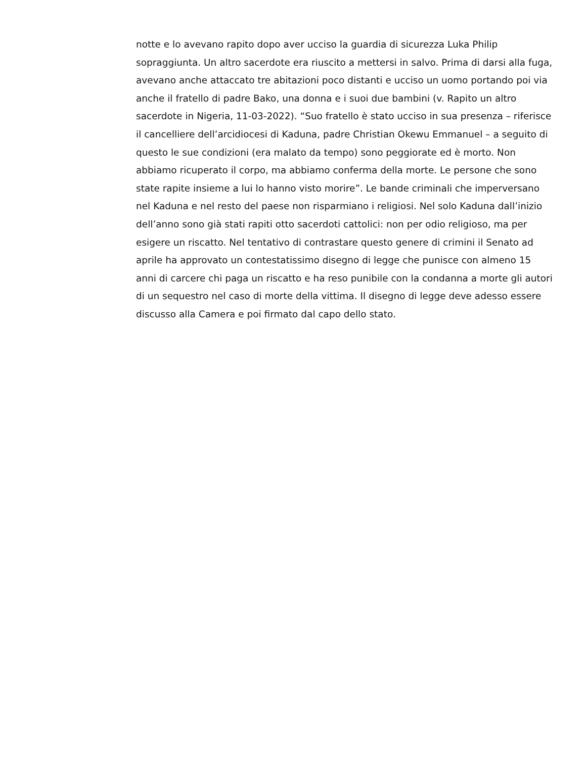notte e lo avevano rapito dopo aver ucciso la guardia di sicurezza Luka Philip
sopraggiunta. Un altro sacerdote era riuscito a mettersi in salvo. Prima di darsi alla fuga,
avevano anche attaccato tre abitazioni poco distanti e ucciso un uomo portando poi via
anche il fratello di padre Bako, una donna e i suoi due bambini (v. Rapito un altro
sacerdote in Nigeria, 11-03-2022). “Suo fratello è stato ucciso in sua presenza – riferisce
il cancelliere dell’arcidiocesi di Kaduna, padre Christian Okewu Emmanuel – a seguito di
questo le sue condizioni (era malato da tempo) sono peggiorate ed è morto. Non
abbiamo ricuperato il corpo, ma abbiamo conferma della morte. Le persone che sono
state rapite insieme a lui lo hanno visto morire”. Le bande criminali che imperversano
nel Kaduna e nel resto del paese non risparmiano i religiosi. Nel solo Kaduna dall’inizio
dell’anno sono già stati rapiti otto sacerdoti cattolici: non per odio religioso, ma per
esigere un riscatto. Nel tentativo di contrastare questo genere di crimini il Senato ad
aprile ha approvato un contestatissimo disegno di legge che punisce con almeno 15
anni di carcere chi paga un riscatto e ha reso punibile con la condanna a morte gli autori
di un sequestro nel caso di morte della vittima. Il disegno di legge deve adesso essere
discusso alla Camera e poi firmato dal capo dello stato.